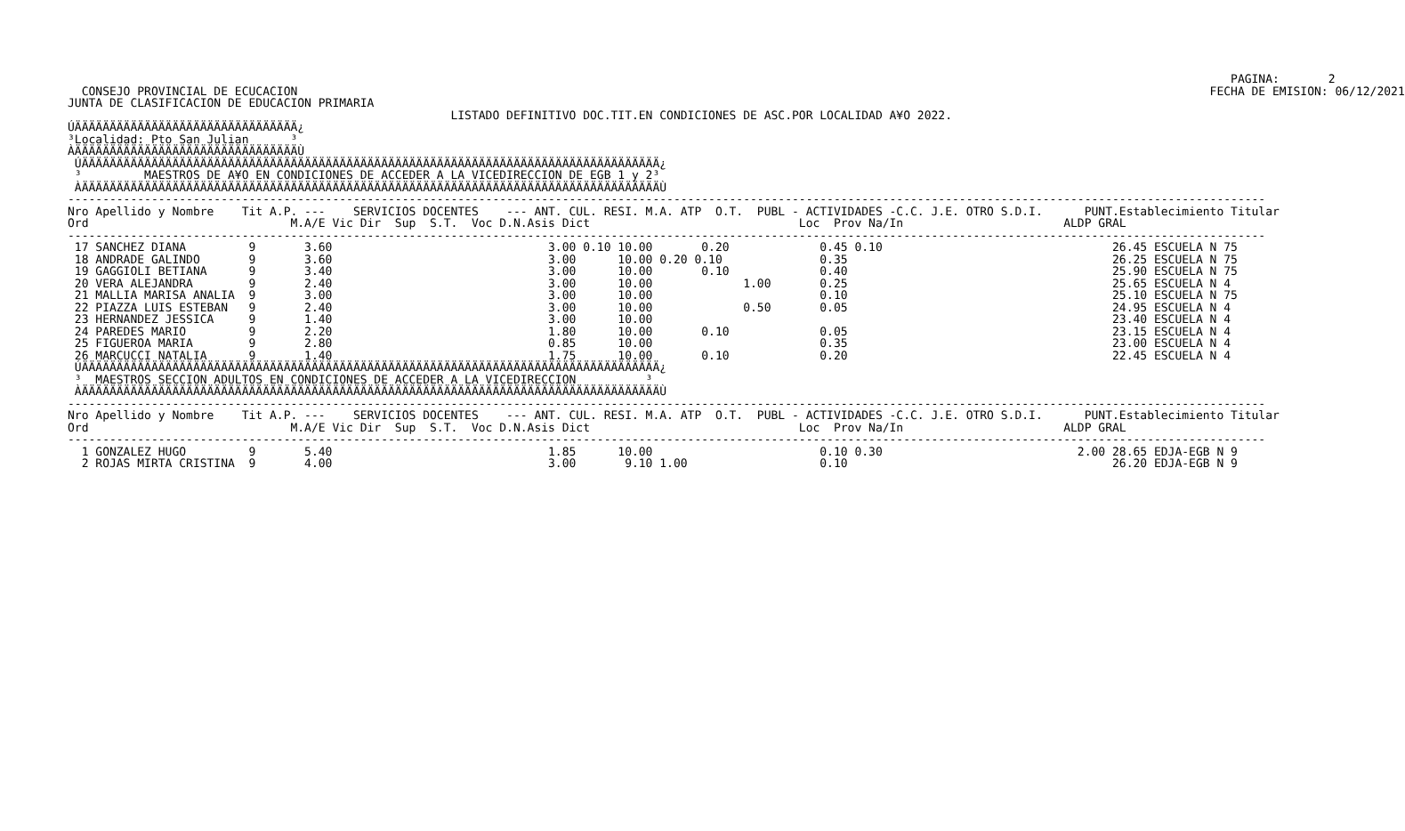PAGINA:       2
  CONSEJO PROVINCIAL DE ECUCACION                                                                                                                                   FECHA DE EMISION: 06/12/2021
JUNTA DE CLASIFICACION DE EDUCACION PRIMARIA
                                                       LISTADO DEFINITIVO DOC.TIT.EN CONDICIONES DE ASC.POR LOCALIDAD A¥O 2022.
ÚÄÄÄÄÄÄÄÄÄÄÄÄÄÄÄÄÄÄÄÄÄÄÄÄÄÄÄÄÄÄÄÄ¿
³Localidad: Pto San Julian      ³
ÀÄÄÄÄÄÄÄÄÄÄÄÄÄÄÄÄÄÄÄÄÄÄÄÄÄÄÄÄÄÄÄÄÙ
 ÚÄÄÄÄÄÄÄÄÄÄÄÄÄÄÄÄÄÄÄÄÄÄÄÄÄÄÄÄÄÄÄÄÄÄÄÄÄÄÄÄÄÄÄÄÄÄÄÄÄÄÄÄÄÄÄÄÄÄÄÄÄÄÄÄÄÄÄÄÄÄÄÄÄÄÄÄÄÄÄÄÄÄÄ¿
 ³         MAESTROS DE A¥O EN CONDICIONES DE ACCEDER A LA VICEDIRECCION DE EGB 1 y 2³
 ÀÄÄÄÄÄÄÄÄÄÄÄÄÄÄÄÄÄÄÄÄÄÄÄÄÄÄÄÄÄÄÄÄÄÄÄÄÄÄÄÄÄÄÄÄÄÄÄÄÄÄÄÄÄÄÄÄÄÄÄÄÄÄÄÄÄÄÄÄÄÄÄÄÄÄÄÄÄÄÄÄÄÄÄÙ
----------------------------------------------------------------------------------------------------------------------------------------------------------------------------
Nro Apellido y Nombre    Tit A.P. ---    SERVICIOS DOCENTES    --- ANT. CUL. RESI. M.A. ATP  O.T.  PUBL - ACTIVIDADES -C.C. J.E. OTRO S.D.I.      PUNT.Establecimiento Titular
Ord                             M.A/E Vic Dir  Sup  S.T.  Voc D.N.Asis Dict                              Loc  Prov Na/In                       ALDP GRAL
----------------------------------------------------------------------------------------------------------------------------------------------------------------------------
 17 SANCHEZ DIANA         9       3.60                               3.00 0.10 10.00       0.20             0.45 0.10                                 26.45 ESCUELA N 75
 18 ANDRADE GALINDO       9       3.60                               3.00      10.00 0.20 0.10              0.35                                      26.25 ESCUELA N 75
 19 GAGGIOLI BETIANA      9       3.40                               3.00      10.00       0.10             0.40                                      25.90 ESCUELA N 75
 20 VERA ALEJANDRA        9       2.40                               3.00      10.00             1.00       0.25                                      25.65 ESCUELA N 4
 21 MALLIA MARISA ANALIA  9       3.00                               3.00      10.00                        0.10                                      25.10 ESCUELA N 75
 22 PIAZZA LUIS ESTEBAN   9       2.40                               3.00      10.00             0.50       0.05                                      24.95 ESCUELA N 4
 23 HERNANDEZ JESSICA     9       1.40                               3.00      10.00                                                                  23.40 ESCUELA N 4
 24 PAREDES MARIO         9       2.20                               1.80      10.00       0.10             0.05                                      23.15 ESCUELA N 4
 25 FIGUEROA MARIA        9       2.80                               0.85      10.00                        0.35                                      23.00 ESCUELA N 4
 26 MARCUCCI NATALIA      9       1.40                               1.75      10.00       0.10             0.20                                      22.45 ESCUELA N 4
 ÚÄÄÄÄÄÄÄÄÄÄÄÄÄÄÄÄÄÄÄÄÄÄÄÄÄÄÄÄÄÄÄÄÄÄÄÄÄÄÄÄÄÄÄÄÄÄÄÄÄÄÄÄÄÄÄÄÄÄÄÄÄÄÄÄÄÄÄÄÄÄÄÄÄÄÄÄÄÄÄÄÄÄÄ¿
 ³  MAESTROS SECCION ADULTOS EN CONDICIONES DE ACCEDER A LA VICEDIRECCION          ³
 ÀÄÄÄÄÄÄÄÄÄÄÄÄÄÄÄÄÄÄÄÄÄÄÄÄÄÄÄÄÄÄÄÄÄÄÄÄÄÄÄÄÄÄÄÄÄÄÄÄÄÄÄÄÄÄÄÄÄÄÄÄÄÄÄÄÄÄÄÄÄÄÄÄÄÄÄÄÄÄÄÄÄÄÄÙ
----------------------------------------------------------------------------------------------------------------------------------------------------------------------------
Nro Apellido y Nombre    Tit A.P. ---    SERVICIOS DOCENTES    --- ANT. CUL. RESI. M.A. ATP  O.T.  PUBL - ACTIVIDADES -C.C. J.E. OTRO S.D.I.      PUNT.Establecimiento Titular
Ord                             M.A/E Vic Dir  Sup  S.T.  Voc D.N.Asis Dict                              Loc  Prov Na/In                       ALDP GRAL
----------------------------------------------------------------------------------------------------------------------------------------------------------------------------
  1 GONZALEZ HUGO         9       5.40                               1.85      10.00                        0.10 0.30                            2.00 28.65 EDJA-EGB N 9
  2 ROJAS MIRTA CRISTINA  9       4.00                               3.00       9.10 1.00                   0.10                                      26.20 EDJA-EGB N 9